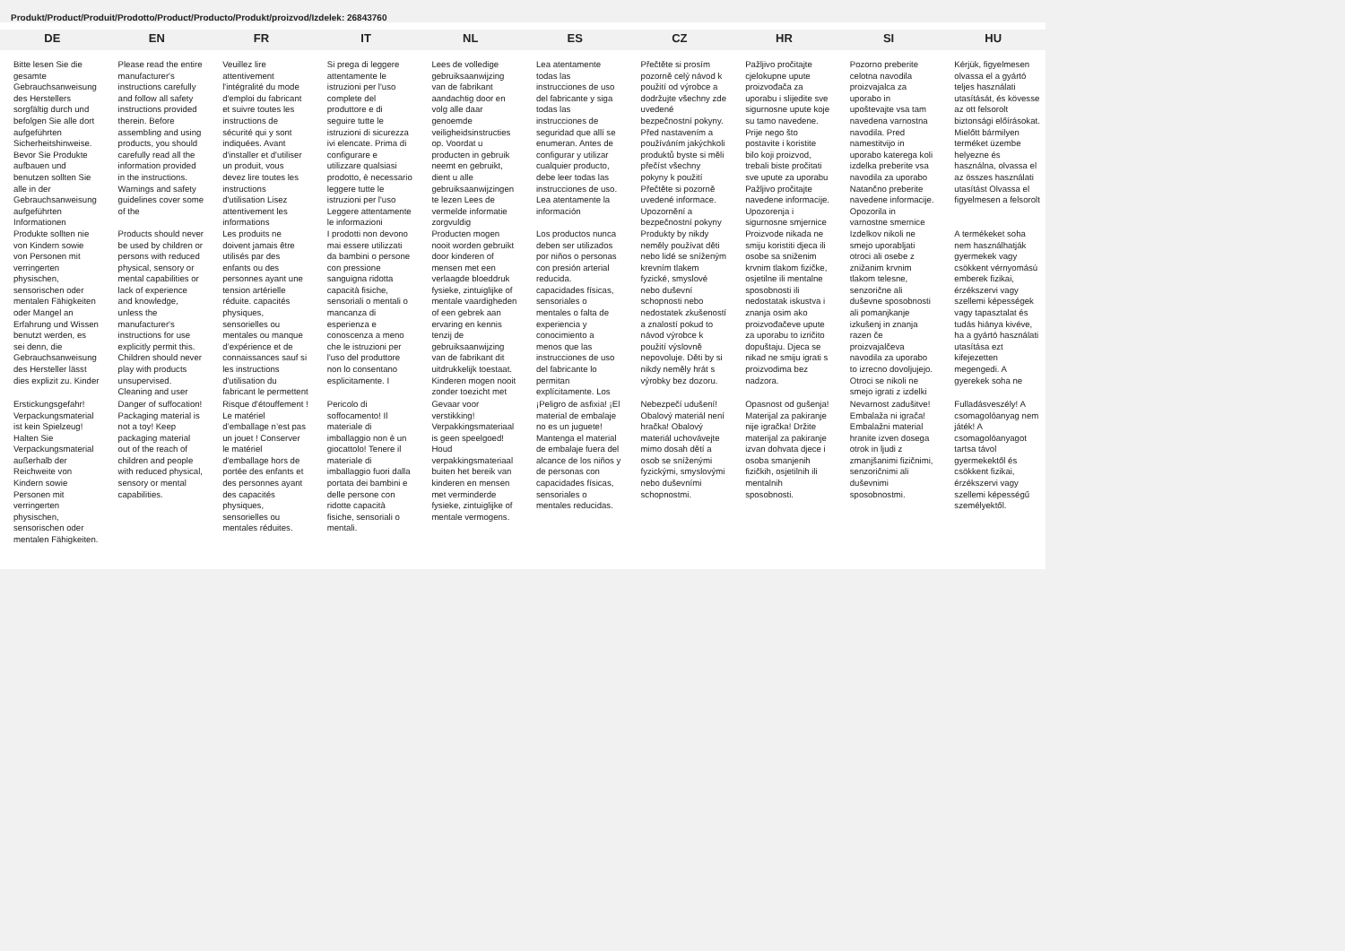Produkt/Product/Produit/Prodotto/Product/Producto/Produkt/proizvod/Izdelek: 26843760
| DE | EN | FR | IT | NL | ES | CZ | HR | SI | HU |
| --- | --- | --- | --- | --- | --- | --- | --- | --- | --- |
| Bitte lesen Sie die gesamte Gebrauchsanweisung des Herstellers sorgfältig durch und befolgen Sie alle dort aufgeführten Sicherheitshinweise. Bevor Sie Produkte aufbauen und benutzen sollten Sie alle in der Gebrauchsanweisung aufgeführten Informationen | Please read the entire manufacturer's instructions carefully and follow all safety instructions provided therein. Before assembling and using products, you should carefully read all the information provided in the instructions. Warnings and safety guidelines cover some of the | Veuillez lire attentivement l'intégralité du mode d'emploi du fabricant et suivre toutes les instructions de sécurité qui y sont indiquées. Avant d'installer et d'utiliser un produit, vous devez lire toutes les instructions d'utilisation Lisez attentivement les informations | Si prega di leggere attentamente le istruzioni per l'uso complete del produttore e di seguire tutte le istruzioni di sicurezza ivi elencate. Prima di configurare e utilizzare qualsiasi prodotto, è necessario leggere tutte le istruzioni per l'uso Leggere attentamente le informazioni | Lees de volledige gebruiksaanwijzing van de fabrikant aandachtig door en volg alle daar genoemde veiligheidsinstructies op. Voordat u producten in gebruik neemt en gebruikt, dient u alle gebruiksaanwijzingen te lezen Lees de vermelde informatie zorgvuldig | Lea atentamente todas las instrucciones de uso del fabricante y siga todas las instrucciones de seguridad que allí se enumeran. Antes de configurar y utilizar cualquier producto, debe leer todas las instrucciones de uso. Lea atentamente la información | Přečtěte si prosím pozorně celý návod k použití od výrobce a dodržujte všechny zde uvedené bezpečnostní pokyny. Před nastavením a používáním jakýchkoli produktů byste si měli přečíst všechny pokyny k použití Přečtěte si pozorně uvedené informace. Upozornění a bezpečnostní pokyny | Pažljivo pročitajte cjelokupne upute proizvođača za uporabu i slijedite sve sigurnosne upute koje su tamo navedene. Prije nego što postavite i koristite bilo koji proizvod, trebali biste pročitati sve upute za uporabu Pažljivo pročitajte navedene informacije. Upozorenja i sigurnosne smjernice | Pozorno preberite celotna navodila proizvajalca za uporabo in upoštevajte vsa tam navedena varnostna navodila. Pred namestitvijo in uporabo katerega koli izdelka preberite vsa navodila za uporabo Natančno preberite navedene informacije. Opozorila in varnostne smernice | Kérjük, figyelmesen olvassa el a gyártó teljes használati utasítását, és kövesse az ott felsorolt biztonsági előírásokat. Mielőtt bármilyen terméket üzembe helyezne és használna, olvassa el az összes használati utasítást Olvassa el figyelmesen a felsorolt |
| Produkte sollten nie von Kindern sowie von Personen mit verringerten physischen, sensorischen oder mentalen Fähigkeiten oder Mangel an Erfahrung und Wissen benutzt werden, es sei denn, die Gebrauchsanweisung des Hersteller lässt dies explizit zu. Kinder | Products should never be used by children or persons with reduced physical, sensory or mental capabilities or lack of experience and knowledge, unless the manufacturer's instructions for use explicitly permit this. Children should never play with products unsupervised. Cleaning and user | Les produits ne doivent jamais être utilisés par des enfants ou des personnes ayant une tension artérielle réduite. capacités physiques, sensorielles ou mentales ou manque d’expérience et de connaissances sauf si les instructions d'utilisation du fabricant le permettent | I prodotti non devono mai essere utilizzati da bambini o persone con pressione sanguigna ridotta capacità fisiche, sensoriali o mentali o mancanza di esperienza e conoscenza a meno che le istruzioni per l'uso del produttore non lo consentano esplicitamente. I | Producten mogen nooit worden gebruikt door kinderen of mensen met een verlaagde bloeddruk fysieke, zintuiglijke of mentale vaardigheden of een gebrek aan ervaring en kennis tenzij de gebruiksaanwijzing van de fabrikant dit uitdrukkelijk toestaat. Kinderen mogen nooit zonder toezicht met | Los productos nunca deben ser utilizados por niños o personas con presión arterial reducida. capacidades físicas, sensoriales o mentales o falta de experiencia y conocimiento a menos que las instrucciones de uso del fabricante lo permitan explícitamente. Los | Produkty by nikdy neměly používat děti nebo lidé se sníženým krevním tlakem fyzické, smyslové nebo duševní schopnosti nebo nedostatek zkušeností a znalostí pokud to návod výrobce k použití výslovně nepovoluje. Děti by si nikdy neměly hrát s výrobky bez dozoru. | Proizvode nikada ne smiju koristiti djeca ili osobe sa sniženim krvnim tlakom fizičke, osjetilne ili mentalne sposobnosti ili nedostatak iskustva i znanja osim ako proizvođačeve upute za uporabu to izričito dopuštaju. Djeca se nikad ne smiju igrati s proizvodima bez nadzora. | Izdelkov nikoli ne smejo uporabljati otroci ali osebe z znižanim krvnim tlakom telesne, senzorične ali duševne sposobnosti ali pomanjkanje izkušenj in znanja razen če proizvajalčeva navodila za uporabo to izrecno dovoljujejo. Otroci se nikoli ne smejo igrati z izdelki | A termékeket soha nem használhatják gyermekek vagy csökkent vérnyomású emberek fizikai, érzékszervi vagy szellemi képességek vagy tapasztalat és tudás hiánya kivéve, ha a gyártó használati utasítása ezt kifejezetten megengedi. A gyerekek soha ne |
| Erstickungsgefahr! Verpackungsmaterial ist kein Spielzeug! Halten Sie Verpackungsmaterial außerhalb der Reichweite von Kindern sowie Personen mit verringerten physischen, sensorischen oder mentalen Fähigkeiten. | Danger of suffocation! Packaging material is not a toy! Keep packaging material out of the reach of children and people with reduced physical, sensory or mental capabilities. | Risque d'étouffement ! Le matériel d’emballage n’est pas un jouet ! Conserver le matériel d'emballage hors de portée des enfants et des personnes ayant des capacités physiques, sensorielles ou mentales réduites. | Pericolo di soffocamento! Il materiale di imballaggio non è un giocattolo! Tenere il materiale di imballaggio fuori dalla portata dei bambini e delle persone con ridotte capacità fisiche, sensoriali o mentali. | Gevaar voor verstikking! Verpakkingsmateriaal is geen speelgoed! Houd verpakkingsmateriaal buiten het bereik van kinderen en mensen met verminderde fysieke, zintuiglijke of mentale vermogens. | ¡Peligro de asfixia! ¡El material de embalaje no es un juguete! Mantenga el material de embalaje fuera del alcance de los niños y de personas con capacidades físicas, sensoriales o mentales reducidas. | Nebezpečí udušení! Obalový materiál není hračka! Obalový materiál uchovávejte mimo dosah dětí a osob se sníženými fyzickými, smyslovými nebo duševními schopnostmi. | Opasnost od gušenja! Materijal za pakiranje nije igračka! Držite materijal za pakiranje izvan dohvata djece i osoba smanjenih fizičkih, osjetilnih ili mentalnih sposobnosti. | Nevarnost zadušitve! Embalaža ni igrača! Embalažni material hranite izven dosega otrok in ljudi z zmanjšanimi fizičnimi, senzoričnimi ali duševnimi sposobnostmi. | Fulladásveszély! A csomagolóanyag nem játék! A csomagolóanyagot tartsa távol gyermekektől és csökkent fizikai, érzékszervi vagy szellemi képességű személyektől. |